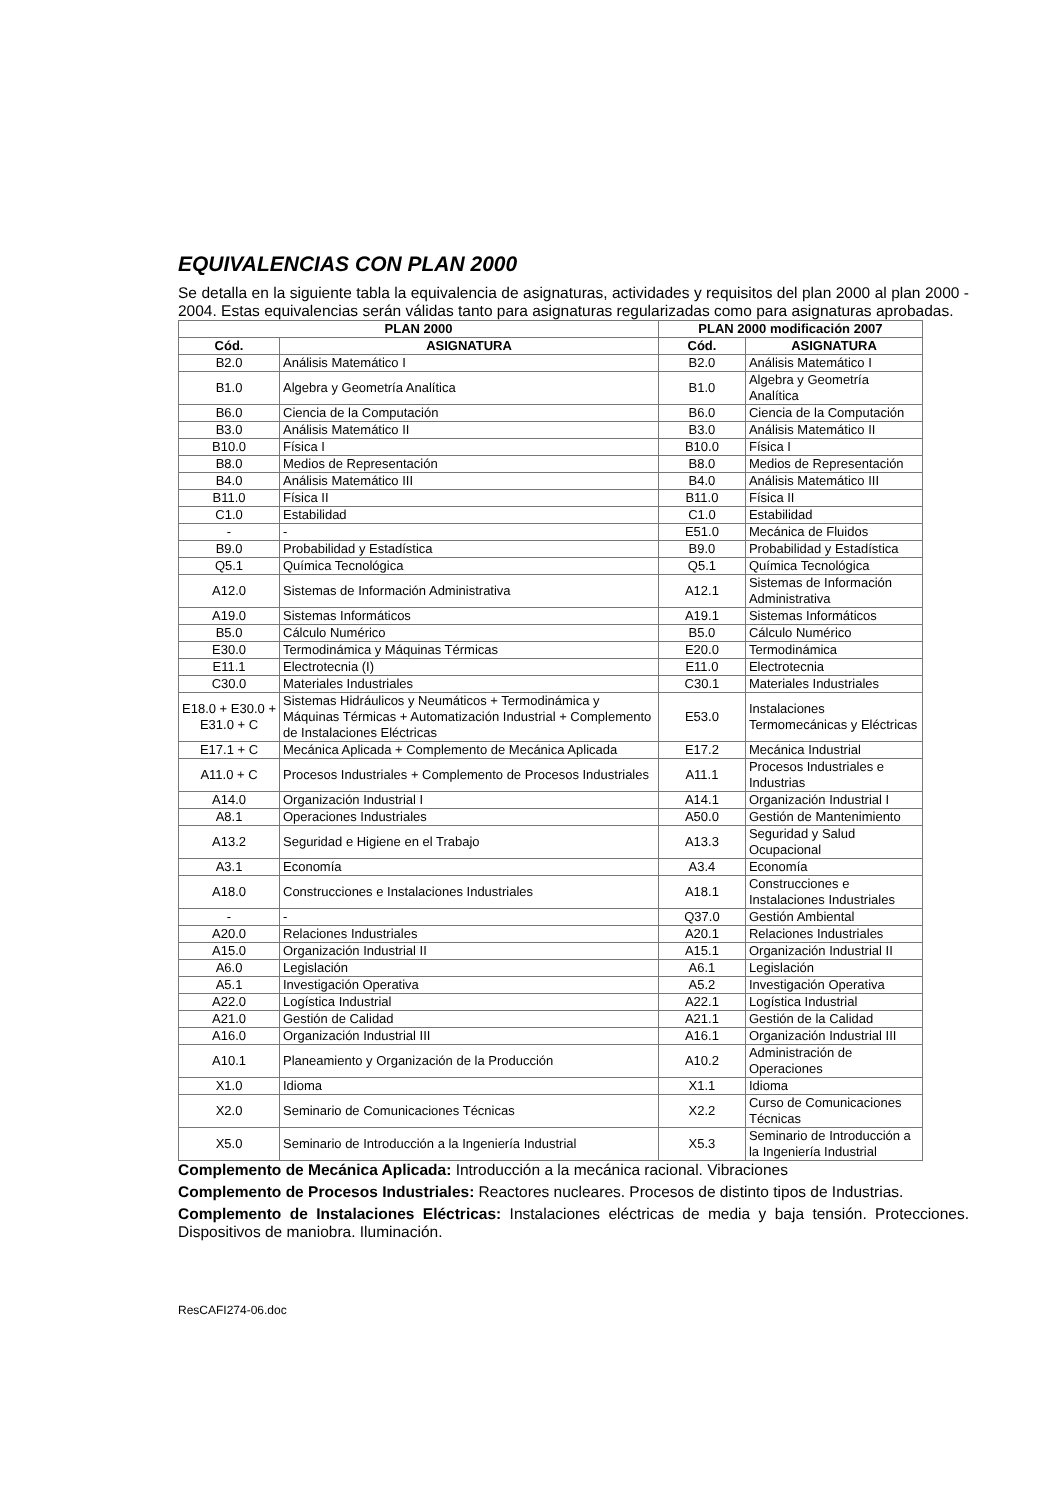EQUIVALENCIAS CON PLAN 2000
Se detalla en la siguiente tabla la equivalencia de asignaturas, actividades y requisitos del plan 2000 al plan 2000 - 2004. Estas equivalencias serán válidas tanto para asignaturas regularizadas como para asignaturas aprobadas.
| PLAN 2000 | | PLAN 2000 modificación 2007 | |
| --- | --- | --- | --- |
| Cód. | ASIGNATURA | Cód. | ASIGNATURA |
| B2.0 | Análisis Matemático I | B2.0 | Análisis Matemático I |
| B1.0 | Algebra y Geometría Analítica | B1.0 | Algebra y Geometría Analítica |
| B6.0 | Ciencia de la Computación | B6.0 | Ciencia de la Computación |
| B3.0 | Análisis Matemático II | B3.0 | Análisis Matemático II |
| B10.0 | Física I | B10.0 | Física I |
| B8.0 | Medios de Representación | B8.0 | Medios de Representación |
| B4.0 | Análisis Matemático III | B4.0 | Análisis Matemático III |
| B11.0 | Física II | B11.0 | Física II |
| C1.0 | Estabilidad | C1.0 | Estabilidad |
| - | - | E51.0 | Mecánica de Fluidos |
| B9.0 | Probabilidad y Estadística | B9.0 | Probabilidad y Estadística |
| Q5.1 | Química Tecnológica | Q5.1 | Química Tecnológica |
| A12.0 | Sistemas de Información Administrativa | A12.1 | Sistemas de Información Administrativa |
| A19.0 | Sistemas Informáticos | A19.1 | Sistemas Informáticos |
| B5.0 | Cálculo Numérico | B5.0 | Cálculo Numérico |
| E30.0 | Termodinámica y Máquinas Térmicas | E20.0 | Termodinámica |
| E11.1 | Electrotecnia (I) | E11.0 | Electrotecnia |
| C30.0 | Materiales Industriales | C30.1 | Materiales Industriales |
| E18.0 + E30.0 + E31.0 + C | Sistemas Hidráulicos y Neumáticos + Termodinámica y Máquinas Térmicas + Automatización Industrial + Complemento de Instalaciones Eléctricas | E53.0 | Instalaciones Termomecánicas y Eléctricas |
| E17.1 + C | Mecánica Aplicada + Complemento de Mecánica Aplicada | E17.2 | Mecánica Industrial |
| A11.0 + C | Procesos Industriales + Complemento de Procesos Industriales | A11.1 | Procesos Industriales e Industrias |
| A14.0 | Organización Industrial I | A14.1 | Organización Industrial I |
| A8.1 | Operaciones Industriales | A50.0 | Gestión de Mantenimiento |
| A13.2 | Seguridad e Higiene en el Trabajo | A13.3 | Seguridad y Salud Ocupacional |
| A3.1 | Economía | A3.4 | Economía |
| A18.0 | Construcciones e Instalaciones Industriales | A18.1 | Construcciones e Instalaciones Industriales |
| - | - | Q37.0 | Gestión Ambiental |
| A20.0 | Relaciones Industriales | A20.1 | Relaciones Industriales |
| A15.0 | Organización Industrial II | A15.1 | Organización Industrial II |
| A6.0 | Legislación | A6.1 | Legislación |
| A5.1 | Investigación Operativa | A5.2 | Investigación Operativa |
| A22.0 | Logística Industrial | A22.1 | Logística Industrial |
| A21.0 | Gestión de Calidad | A21.1 | Gestión de la Calidad |
| A16.0 | Organización Industrial III | A16.1 | Organización Industrial III |
| A10.1 | Planeamiento y Organización de la Producción | A10.2 | Administración de Operaciones |
| X1.0 | Idioma | X1.1 | Idioma |
| X2.0 | Seminario de Comunicaciones Técnicas | X2.2 | Curso de Comunicaciones Técnicas |
| X5.0 | Seminario de Introducción a la Ingeniería Industrial | X5.3 | Seminario de Introducción a la Ingeniería Industrial |
Complemento de Mecánica Aplicada: Introducción a la mecánica racional. Vibraciones
Complemento de Procesos Industriales: Reactores nucleares. Procesos de distinto tipos de Industrias.
Complemento de Instalaciones Eléctricas: Instalaciones eléctricas de media y baja tensión. Protecciones. Dispositivos de maniobra. Iluminación.
ResCAFI274-06.doc